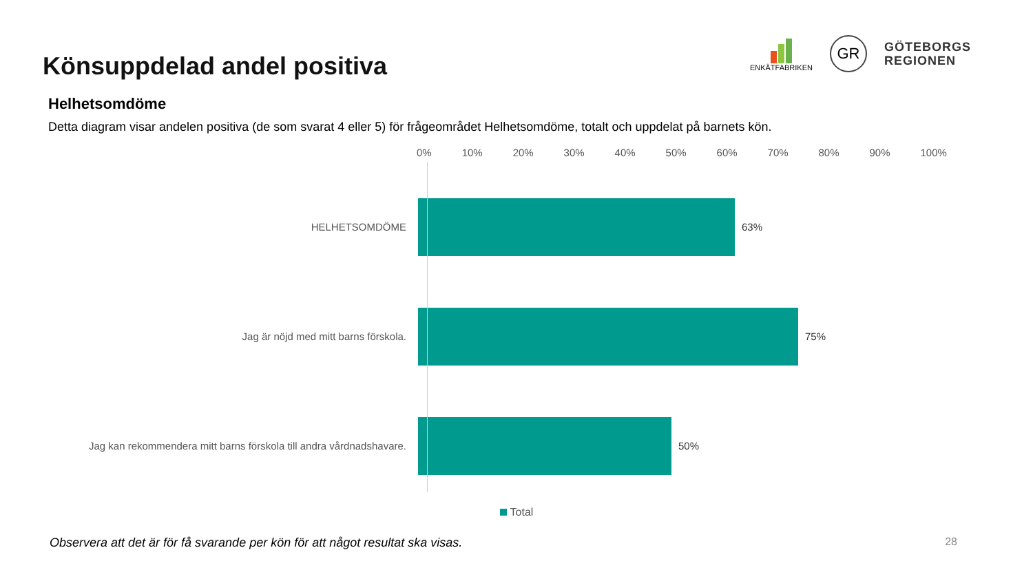Könsuppdelad andel positiva
ENKÄTFABRIKEN
GR
GÖTEBORGS
REGIONEN
Helhetsomdöme
Detta diagram visar andelen positiva (de som svarat 4 eller 5) för frågeområdet Helhetsomdöme, totalt och uppdelat på barnets kön.
0% 10% 20% 30% 40% 50% 60% 70% 80% 90% 100%
HELHETSOMDÖME 63%
Jag är nöjd med mitt barns förskola. 75%
Jag kan rekommendera mitt barns förskola till andra vårdnadshavare. 50%
Total
Observera att det är för få svarande per kön för att något resultat ska visas. 28